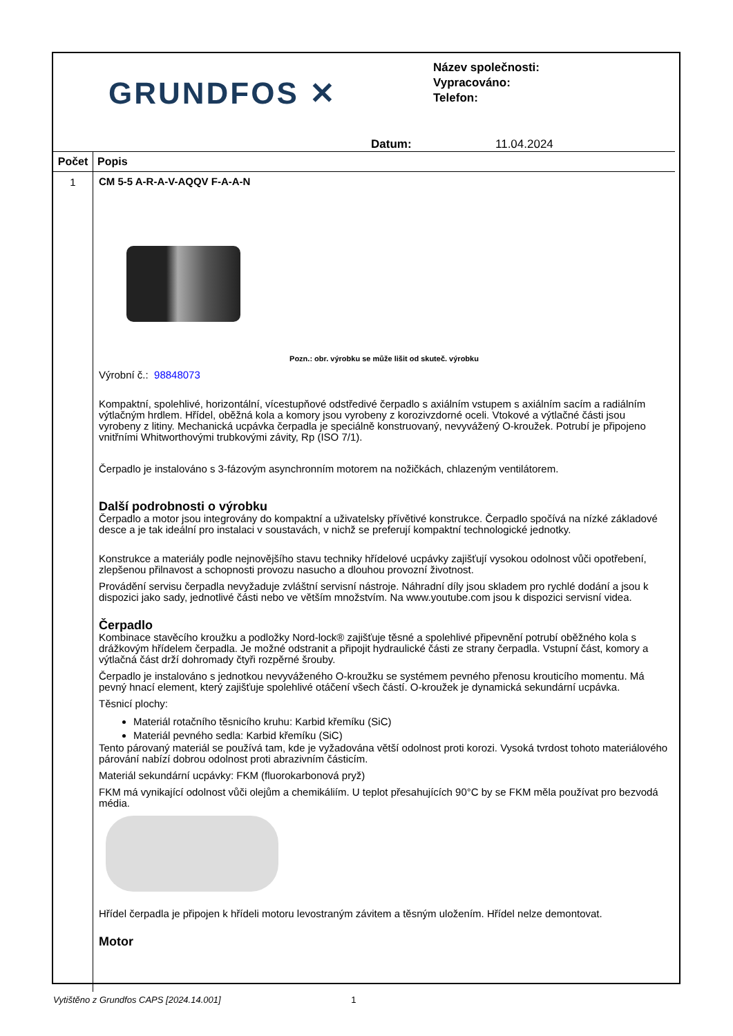GRUNDFOS ✕
Název společnosti:
Vypracováno:
Telefon:
Datum: 11.04.2024
| Počet | Popis |
| --- | --- |
| 1 | CM 5-5 A-R-A-V-AQQV F-A-A-N Pozn.: obr. výrobku se může lišit od skuteč. výrobku Výrobní č.: 98848073 Kompaktní, spolehlivé, horizontální, vícestupňové odstředivé čerpadlo s axiálním vstupem s axiálním sacím a radiálním výtlačným hrdlem. Hřídel, oběžná kola a komory jsou vyrobeny z korozivzdorné oceli. Vtokové a výtlačné části jsou vyrobeny z litiny. Mechanická ucpávka čerpadla je speciálně konstruovaný, nevyvážený O-kroužek. Potrubí je připojeno vnitřními Whitworthovými trubkovými závity, Rp (ISO 7/1). Čerpadlo je instalováno s 3-fázovým asynchronním motorem na nožičkách, chlazeným ventilátorem. Další podrobnosti o výrobku Čerpadlo a motor jsou integrovány do kompaktní a uživatelsky přívětivé konstrukce. Čerpadlo spočívá na nízké základové desce a je tak ideální pro instalaci v soustavách, v nichž se preferují kompaktní technologické jednotky. Konstrukce a materiály podle nejnovějšího stavu techniky hřídelové ucpávky zajišťují vysokou odolnost vůči opotřebení, zlepšenou přilnavost a schopnosti provozu nasucho a dlouhou provozní životnost. Provádění servisu čerpadla nevyžaduje zvláštní servisní nástroje. Náhradní díly jsou skladem pro rychlé dodání a jsou k dispozici jako sady, jednotlivé části nebo ve větším množstvím. Na www.youtube.com jsou k dispozici servisní videa. Čerpadlo Kombinace stavěcího kroužku a podložky Nord-lock® zajišťuje těsné a spolehlivé připevnění potrubí oběžného kola s drážkovým hřídelem čerpadla. Je možné odstranit a připojit hydraulické části ze strany čerpadla. Vstupní část, komory a výtlačná část drží dohromady čtyři rozpěrné šrouby. Čerpadlo je instalováno s jednotkou nevyváženého O-kroužku se systémem pevného přenosu krouticího momentu. Má pevný hnací element, který zajišťuje spolehlivé otáčení všech částí. O-kroužek je dynamická sekundární ucpávka. Těsnicí plochy: Materiál rotačního těsnicího kruhu: Karbid křemíku (SiC) Materiál pevného sedla: Karbid křemíku (SiC) Tento párovaný materiál se používá tam, kde je vyžadována větší odolnost proti korozi. Vysoká tvrdost tohoto materiálového párování nabízí dobrou odolnost proti abrazivním částicím. Materiál sekundární ucpávky: FKM (fluorokarbonová pryž) FKM má vynikající odolnost vůči olejům a chemikáliím. U teplot přesahujících 90°C by se FKM měla používat pro bezvodá média. Hřídel čerpadla je připojen k hřídeli motoru levostraným závitem a těsným uložením. Hřídel nelze demontovat. Motor |
Vytištěno z Grundfos CAPS [2024.14.001] 1